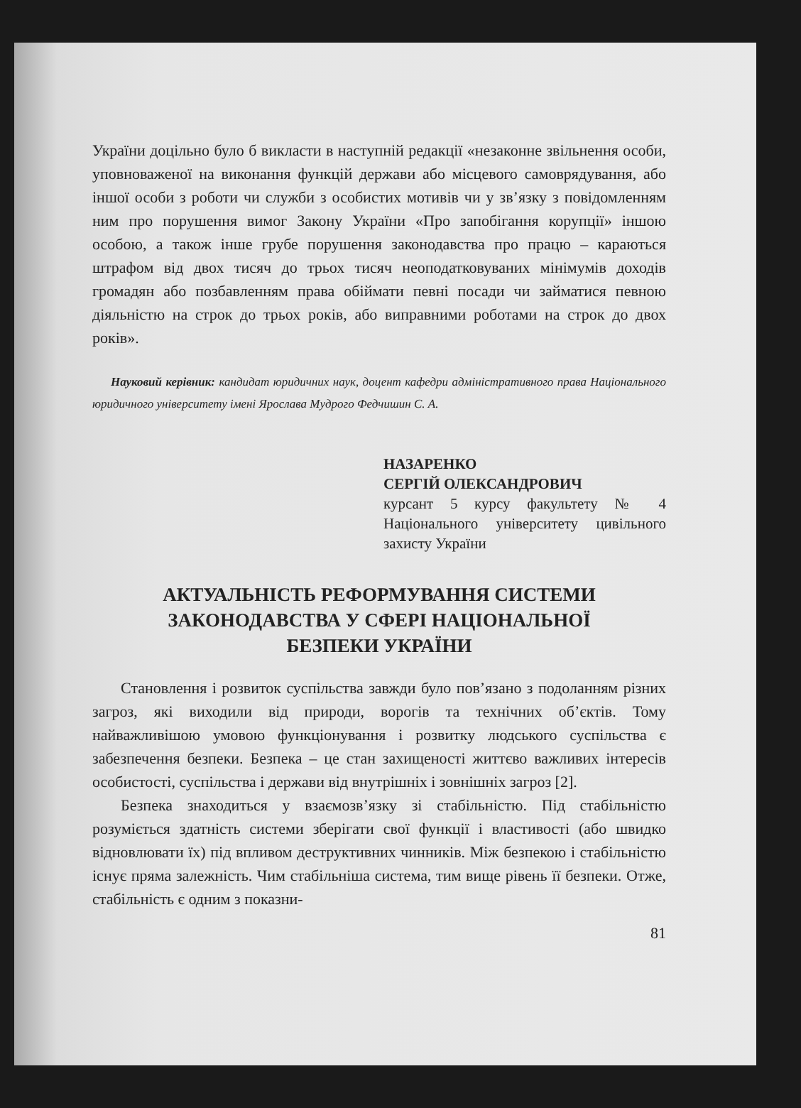України доцільно було б викласти в наступній редакції «незаконне звільнення особи, уповноваженої на виконання функцій держави або місцевого самоврядування, або іншої особи з роботи чи служби з особистих мотивів чи у зв’язку з повідомленням ним про порушення вимог Закону України «Про запобігання корупції» іншою особою, а також інше грубе порушення законодавства про працю – караються штрафом від двох тисяч до трьох тисяч неоподатковуваних мінімумів доходів громадян або позбавленням права обіймати певні посади чи займатися певною діяльністю на строк до трьох років, або виправними роботами на строк до двох років».
Науковий керівник: кандидат юридичних наук, доцент кафедри адміністративного права Національного юридичного університету імені Ярослава Мудрого Федчишин С. А.
НАЗАРЕНКО
СЕРГІЙ ОЛЕКСАНДРОВИЧ
курсант 5 курсу факультету № 4 Національного університету цивільного захисту України
АКТУАЛЬНІСТЬ РЕФОРМУВАННЯ СИСТЕМИ ЗАКОНОДАВСТВА У СФЕРІ НАЦІОНАЛЬНОЇ БЕЗПЕКИ УКРАЇНИ
Становлення і розвиток суспільства завжди було пов’язано з подоланням різних загроз, які виходили від природи, ворогів та технічних об’єктів. Тому найважливішою умовою функціонування і розвитку людського суспільства є забезпечення безпеки. Безпека – це стан захищеності життєво важливих інтересів особистості, суспільства і держави від внутрішніх і зовнішніх загроз [2].
Безпека знаходиться у взаємозв’язку зі стабільністю. Під стабільністю розуміється здатність системи зберігати свої функції і властивості (або швидко відновлювати їх) під впливом деструктивних чинників. Між безпекою і стабільністю існує пряма залежність. Чим стабільніша система, тим вище рівень її безпеки. Отже, стабільність є одним з показни-
81